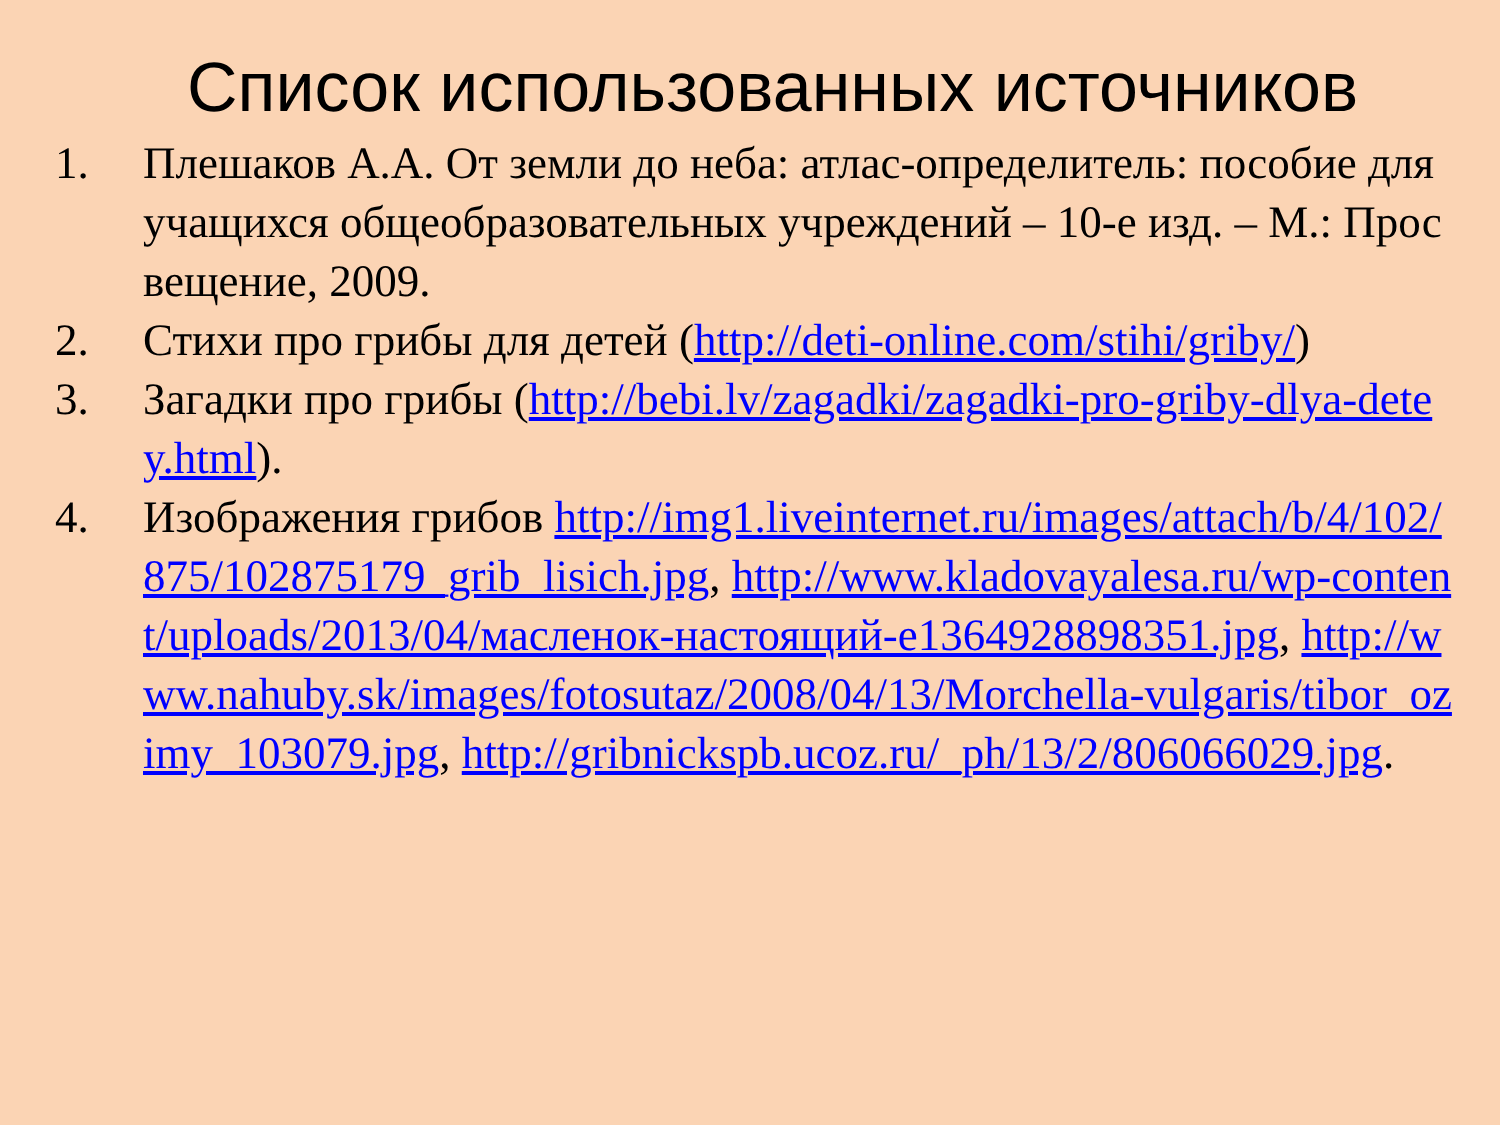Список использованных источников
1. Плешаков А.А. От земли до неба: атлас-определитель: пособие для учащихся общеобразовательных учреждений – 10-е изд. – М.: Просвещение, 2009.
2. Стихи про грибы для детей (http://deti-online.com/stihi/griby/)
3. Загадки про грибы (http://bebi.lv/zagadki/zagadki-pro-griby-dlya-detey.html).
4. Изображения грибов http://img1.liveinternet.ru/images/attach/b/4/102/875/102875179_grib_lisich.jpg, http://www.kladovayalesa.ru/wp-content/uploads/2013/04/маслeнок-настоящий-e1364928898351.jpg, http://www.nahuby.sk/images/fotosutaz/2008/04/13/Morchella-vulgaris/tibor_ozimy_103079.jpg, http://gribnickspb.ucoz.ru/_ph/13/2/806066029.jpg.